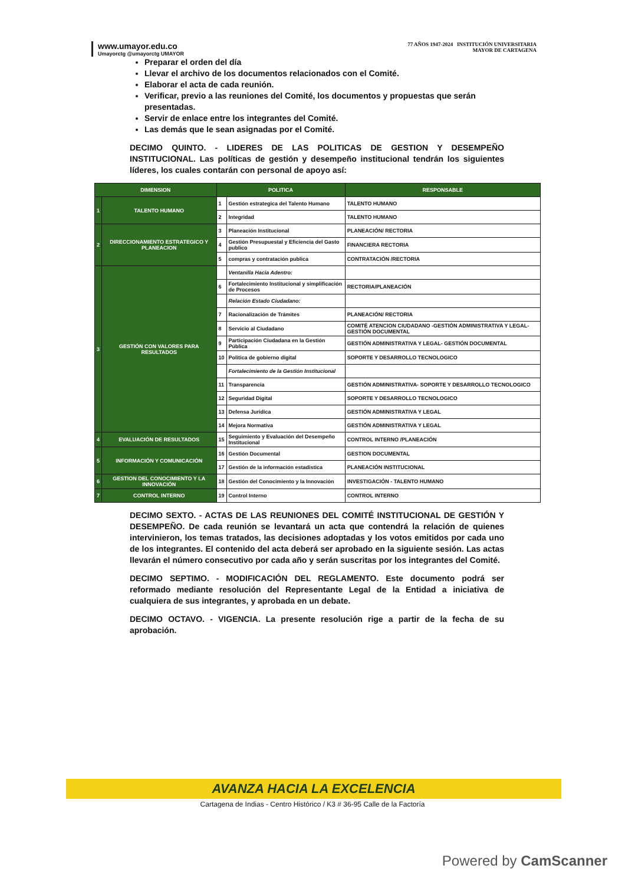www.umayor.edu.co
Umayorctg @umayorctg UMAYOR
77 AÑOS 1947-2024 INSTITUCIÓN UNIVERSITARIA
MAYOR DE CARTAGENA
Preparar el orden del día
Llevar el archivo de los documentos relacionados con el Comité.
Elaborar el acta de cada reunión.
Verificar, previo a las reuniones del Comité, los documentos y propuestas que serán presentadas.
Servir de enlace entre los integrantes del Comité.
Las demás que le sean asignadas por el Comité.
DECIMO QUINTO. - LIDERES DE LAS POLITICAS DE GESTION Y DESEMPEÑO INSTITUCIONAL. Las políticas de gestión y desempeño institucional tendrán los siguientes líderes, los cuales contarán con personal de apoyo así:
| DIMENSION | | POLITICA | | RESPONSABLE |
| --- | --- | --- | --- | --- |
| 1 | TALENTO HUMANO | 1 | Gestión estrategica del Talento Humano | TALENTO HUMANO |
| | | 2 | Integridad | TALENTO HUMANO |
| 2 | DIRECCIONAMIENTO ESTRATEGICO Y PLANEACION | 3 | Planeación Institucional | PLANEACIÓN/ RECTORIA |
| | | 4 | Gestión Presupuestal y Eficiencia del Gasto publico | FINANCIERA RECTORIA |
| | | 5 | compras y contratación publica | CONTRATACIÓN /RECTORIA |
| 3 | GESTIÓN CON VALORES PARA RESULTADOS | | Ventanilla Hacia Adentro: | |
| | | 6 | Fortalecimiento Institucional y simplificación de Procesos | RECTORIA/PLANEACIÓN |
| | | | Relación Estado Ciudadano: | |
| | | 7 | Racionalización de Trámites | PLANEACIÓN/ RECTORIA |
| | | 8 | Servicio al Ciudadano | COMITÉ ATENCION CIUDADANO -GESTIÓN ADMINISTRATIVA Y LEGAL- GESTIÓN DOCUMENTAL |
| | | 9 | Participación Ciudadana en la Gestión Pública | GESTIÓN ADMINISTRATIVA Y LEGAL- GESTIÓN DOCUMENTAL |
| | | 10 | Politica de gobierno digital | SOPORTE Y DESARROLLO TECNOLOGICO |
| | | | Fortalecimiento de la Gestión Institucional | |
| | | 11 | Transparencia | GESTIÓN ADMINISTRATIVA- SOPORTE Y DESARROLLO TECNOLOGICO |
| | | 12 | Seguridad Digital | SOPORTE Y DESARROLLO TECNOLOGICO |
| | | 13 | Defensa Juridica | GESTIÓN ADMINISTRATIVA Y LEGAL |
| | | 14 | Mejora Normativa | GESTIÓN ADMINISTRATIVA Y LEGAL |
| 4 | EVALUACIÓN DE RESULTADOS | 15 | Seguimiento y Evaluación del Desempeño Institucional | CONTROL INTERNO /PLANEACIÓN |
| 5 | INFORMACIÓN Y COMUNICACIÓN | 16 | Gestión Documental | GESTION DOCUMENTAL |
| | | 17 | Gestión de la información estadistica | PLANEACIÓN INSTITUCIONAL |
| 6 | GESTION DEL CONOCIMIENTO Y LA INNOVACIÓN | 18 | Gestión del Conocimiento y la Innovación | INVESTIGACIÓN - TALENTO HUMANO |
| 7 | CONTROL INTERNO | 19 | Control Interno | CONTROL INTERNO |
DECIMO SEXTO. - ACTAS DE LAS REUNIONES DEL COMITÉ INSTITUCIONAL DE GESTIÓN Y DESEMPEÑO. De cada reunión se levantará un acta que contendrá la relación de quienes intervinieron, los temas tratados, las decisiones adoptadas y los votos emitidos por cada uno de los integrantes. El contenido del acta deberá ser aprobado en la siguiente sesión. Las actas llevarán el número consecutivo por cada año y serán suscritas por los integrantes del Comité.
DECIMO SEPTIMO. - MODIFICACIÓN DEL REGLAMENTO. Este documento podrá ser reformado mediante resolución del Representante Legal de la Entidad a iniciativa de cualquiera de sus integrantes, y aprobada en un debate.
DECIMO OCTAVO. - VIGENCIA. La presente resolución rige a partir de la fecha de su aprobación.
AVANZA HACIA LA EXCELENCIA
Cartagena de Indias - Centro Histórico / K3 # 36-95 Calle de la Factoría
Powered by CamScanner